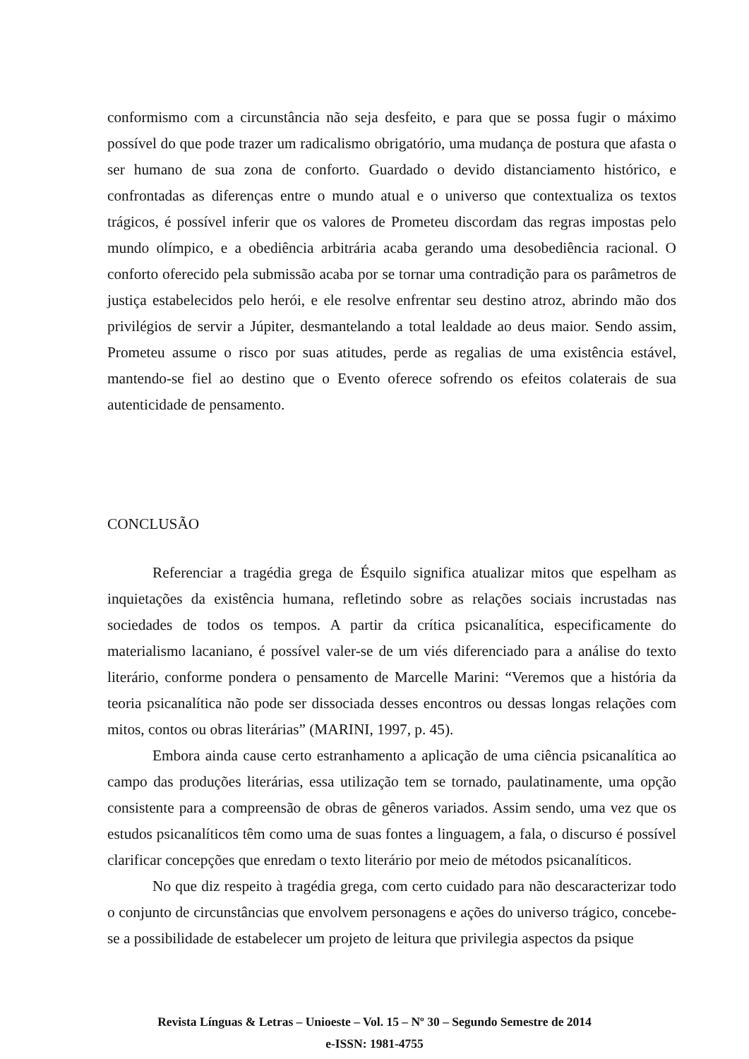conformismo com a circunstância não seja desfeito, e para que se possa fugir o máximo possível do que pode trazer um radicalismo obrigatório, uma mudança de postura que afasta o ser humano de sua zona de conforto. Guardado o devido distanciamento histórico, e confrontadas as diferenças entre o mundo atual e o universo que contextualiza os textos trágicos, é possível inferir que os valores de Prometeu discordam das regras impostas pelo mundo olímpico, e a obediência arbitrária acaba gerando uma desobediência racional. O conforto oferecido pela submissão acaba por se tornar uma contradição para os parâmetros de justiça estabelecidos pelo herói, e ele resolve enfrentar seu destino atroz, abrindo mão dos privilégios de servir a Júpiter, desmantelando a total lealdade ao deus maior. Sendo assim, Prometeu assume o risco por suas atitudes, perde as regalias de uma existência estável, mantendo-se fiel ao destino que o Evento oferece sofrendo os efeitos colaterais de sua autenticidade de pensamento.
CONCLUSÃO
Referenciar a tragédia grega de Ésquilo significa atualizar mitos que espelham as inquietações da existência humana, refletindo sobre as relações sociais incrustadas nas sociedades de todos os tempos. A partir da crítica psicanalítica, especificamente do materialismo lacaniano, é possível valer-se de um viés diferenciado para a análise do texto literário, conforme pondera o pensamento de Marcelle Marini: “Veremos que a história da teoria psicanalítica não pode ser dissociada desses encontros ou dessas longas relações com mitos, contos ou obras literárias” (MARINI, 1997, p. 45).
Embora ainda cause certo estranhamento a aplicação de uma ciência psicanalítica ao campo das produções literárias, essa utilização tem se tornado, paulatinamente, uma opção consistente para a compreensão de obras de gêneros variados. Assim sendo, uma vez que os estudos psicanalíticos têm como uma de suas fontes a linguagem, a fala, o discurso é possível clarificar concepções que enredam o texto literário por meio de métodos psicanalíticos.
No que diz respeito à tragédia grega, com certo cuidado para não descaracterizar todo o conjunto de circunstâncias que envolvem personagens e ações do universo trágico, concebe-se a possibilidade de estabelecer um projeto de leitura que privilegia aspectos da psique
Revista Línguas & Letras – Unioeste – Vol. 15 – Nº 30 – Segundo Semestre de 2014
e-ISSN: 1981-4755